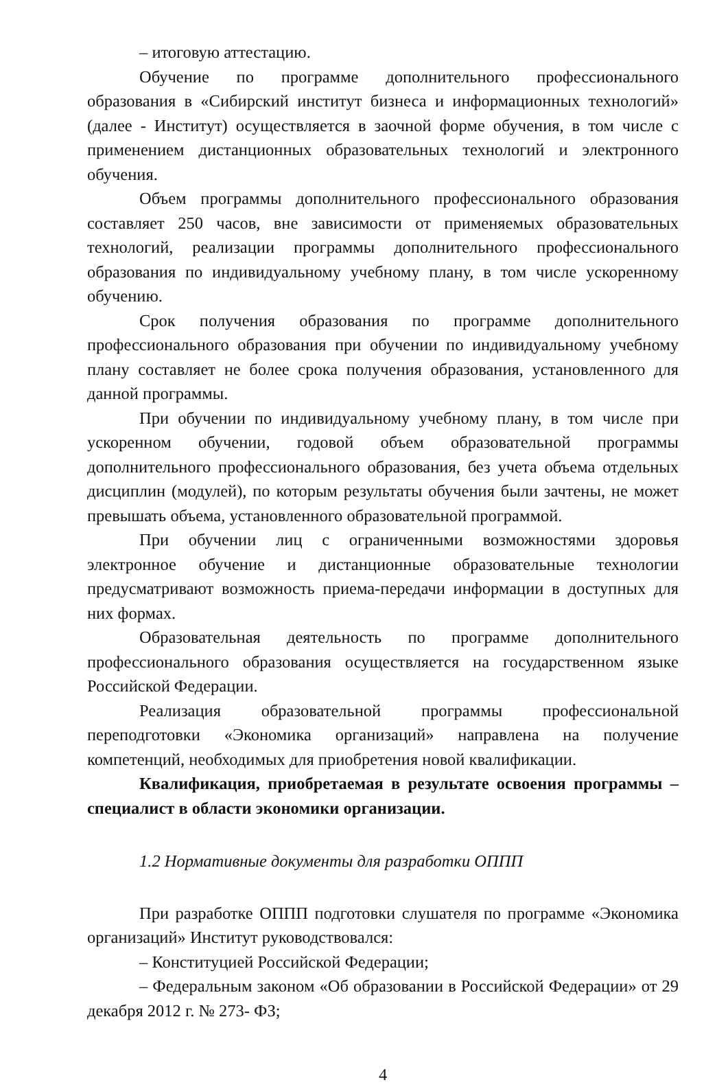– итоговую аттестацию.
Обучение по программе дополнительного профессионального образования в «Сибирский институт бизнеса и информационных технологий» (далее - Институт) осуществляется в заочной форме обучения, в том числе с применением дистанционных образовательных технологий и электронного обучения.
Объем программы дополнительного профессионального образования составляет 250 часов, вне зависимости от применяемых образовательных технологий, реализации программы дополнительного профессионального образования по индивидуальному учебному плану, в том числе ускоренному обучению.
Срок получения образования по программе дополнительного профессионального образования при обучении по индивидуальному учебному плану составляет не более срока получения образования, установленного для данной программы.
При обучении по индивидуальному учебному плану, в том числе при ускоренном обучении, годовой объем образовательной программы дополнительного профессионального образования, без учета объема отдельных дисциплин (модулей), по которым результаты обучения были зачтены, не может превышать объема, установленного образовательной программой.
При обучении лиц с ограниченными возможностями здоровья электронное обучение и дистанционные образовательные технологии предусматривают возможность приема-передачи информации в доступных для них формах.
Образовательная деятельность по программе дополнительного профессионального образования осуществляется на государственном языке Российской Федерации.
Реализация образовательной программы профессиональной переподготовки «Экономика организаций» направлена на получение компетенций, необходимых для приобретения новой квалификации.
Квалификация, приобретаемая в результате освоения программы – специалист в области экономики организации.
1.2 Нормативные документы для разработки ОППП
При разработке ОППП подготовки слушателя по программе «Экономика организаций» Институт руководствовался:
– Конституцией Российской Федерации;
– Федеральным законом «Об образовании в Российской Федерации» от 29 декабря 2012 г. № 273- ФЗ;
4